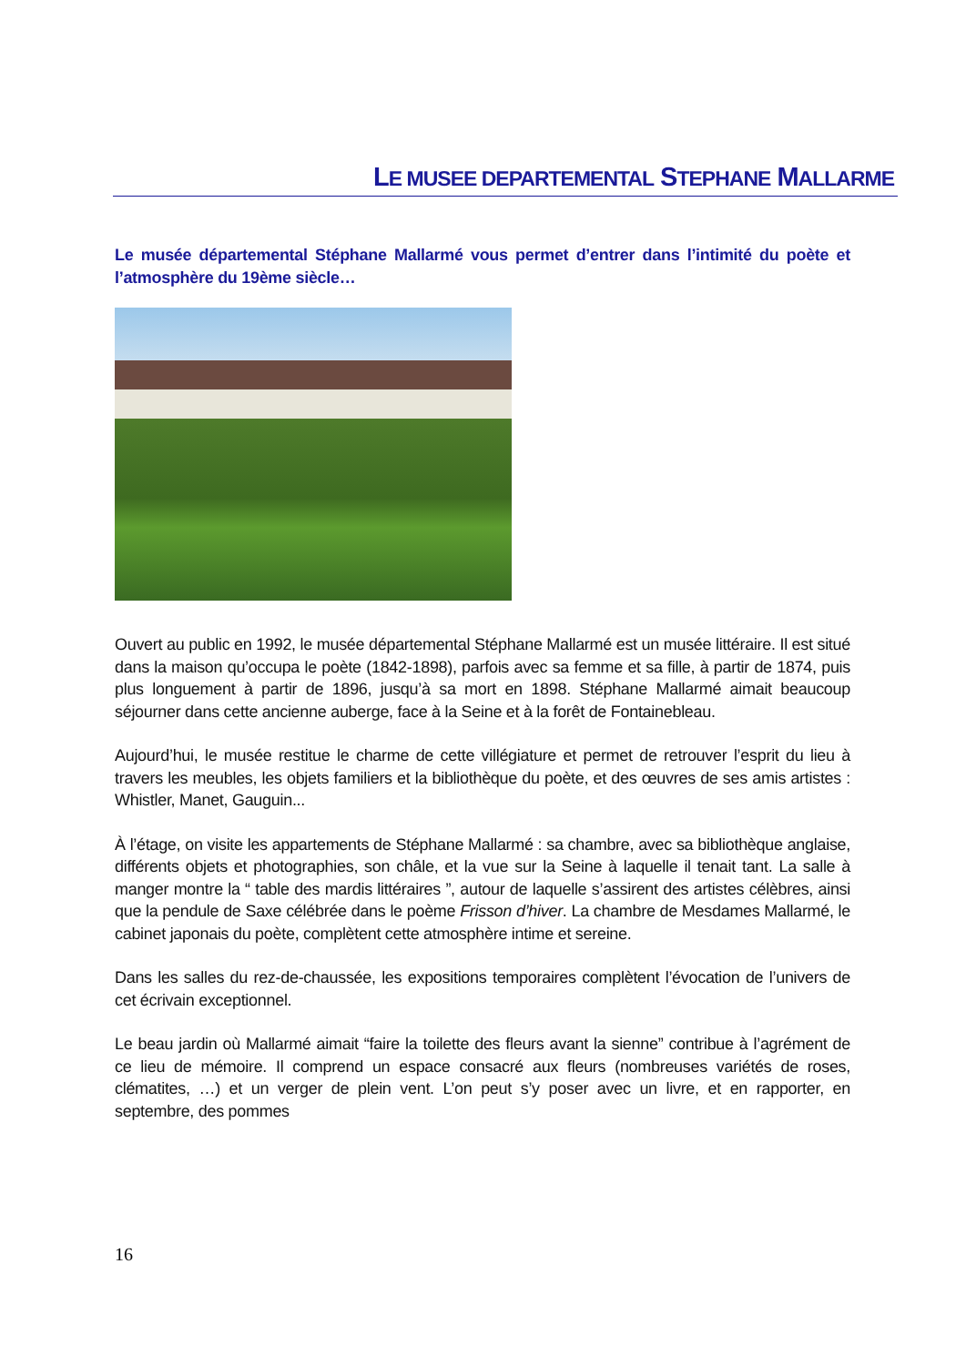LE MUSEE DEPARTEMENTAL STEPHANE MALLARME
Le musée départemental Stéphane Mallarmé vous permet d’entrer dans l’intimité du poète et l’atmosphère du 19ème siècle…
Ouvert au public en 1992, le musée départemental Stéphane Mallarmé est un musée littéraire. Il est situé dans la maison qu’occupa le poète (1842-1898), parfois avec sa femme et sa fille, à partir de 1874, puis plus longuement à partir de 1896, jusqu’à sa mort en 1898. Stéphane Mallarmé aimait beaucoup séjourner dans cette ancienne auberge, face à la Seine et à la forêt de Fontainebleau.
Aujourd’hui, le musée restitue le charme de cette villégiature et permet de retrouver l’esprit du lieu à travers les meubles, les objets familiers et la bibliothèque du poète, et des œuvres de ses amis artistes : Whistler, Manet, Gauguin...
À l’étage, on visite les appartements de Stéphane Mallarmé : sa chambre, avec sa bibliothèque anglaise, différents objets et photographies, son châle, et la vue sur la Seine à laquelle il tenait tant. La salle à manger montre la “ table des mardis littéraires ”, autour de laquelle s’assirent des artistes célèbres, ainsi que la pendule de Saxe célébrée dans le poème Frisson d’hiver. La chambre de Mesdames Mallarmé, le cabinet japonais du poète, complètent cette atmosphère intime et sereine.
Dans les salles du rez-de-chaussée, les expositions temporaires complètent l’évocation de l’univers de cet écrivain exceptionnel.
Le beau jardin où Mallarmé aimait “faire la toilette des fleurs avant la sienne” contribue à l’agrément de ce lieu de mémoire. Il comprend un espace consacré aux fleurs (nombreuses variétés de roses, clématites, …) et un verger de plein vent. L’on peut s’y poser avec un livre, et en rapporter, en septembre, des pommes
16